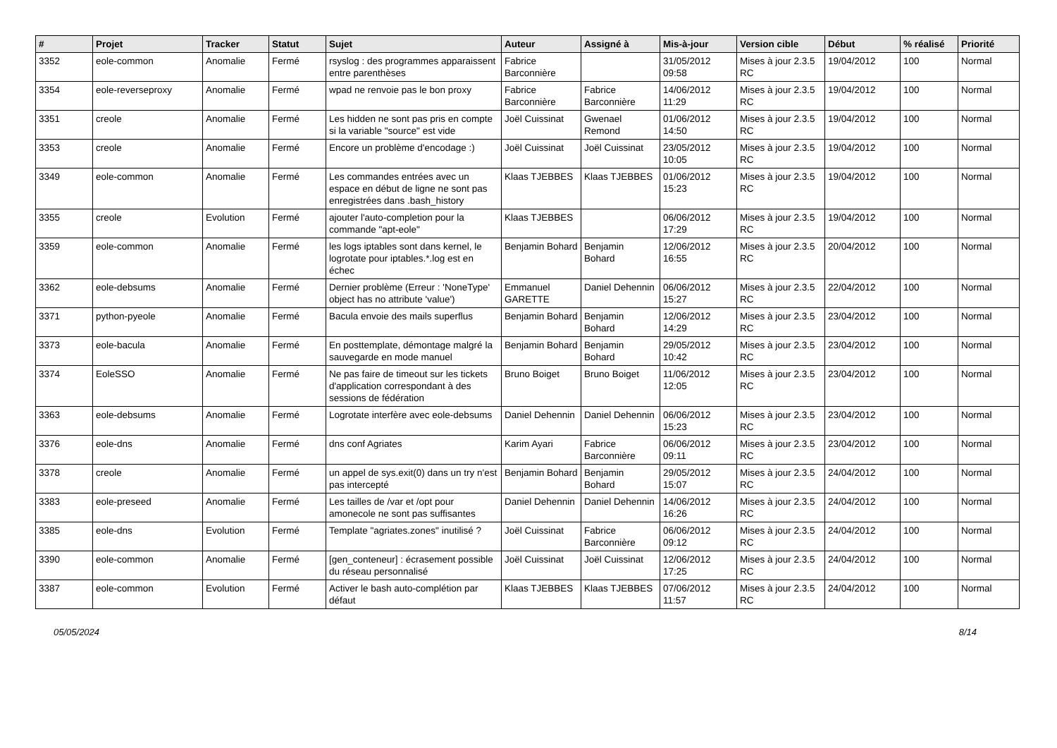| # | Projet | Tracker | Statut | Sujet | Auteur | Assigné à | Mis-à-jour | Version cible | Début | % réalisé | Priorité |
| --- | --- | --- | --- | --- | --- | --- | --- | --- | --- | --- | --- |
| 3352 | eole-common | Anomalie | Fermé | rsyslog : des programmes apparaissent entre parenthèses | Fabrice Barconnière | | 31/05/2012 09:58 | Mises à jour 2.3.5 RC | 19/04/2012 | 100 | Normal |
| 3354 | eole-reverseproxy | Anomalie | Fermé | wpad ne renvoie pas le bon proxy | Fabrice Barconnière | Fabrice Barconnière | 14/06/2012 11:29 | Mises à jour 2.3.5 RC | 19/04/2012 | 100 | Normal |
| 3351 | creole | Anomalie | Fermé | Les hidden ne sont pas pris en compte si la variable "source" est vide | Joël Cuissinat | Gwenael Remond | 01/06/2012 14:50 | Mises à jour 2.3.5 RC | 19/04/2012 | 100 | Normal |
| 3353 | creole | Anomalie | Fermé | Encore un problème d'encodage :) | Joël Cuissinat | Joël Cuissinat | 23/05/2012 10:05 | Mises à jour 2.3.5 RC | 19/04/2012 | 100 | Normal |
| 3349 | eole-common | Anomalie | Fermé | Les commandes entrées avec un espace en début de ligne ne sont pas enregistrées dans .bash_history | Klaas TJEBBES | Klaas TJEBBES | 01/06/2012 15:23 | Mises à jour 2.3.5 RC | 19/04/2012 | 100 | Normal |
| 3355 | creole | Evolution | Fermé | ajouter l'auto-completion pour la commande "apt-eole" | Klaas TJEBBES | | 06/06/2012 17:29 | Mises à jour 2.3.5 RC | 19/04/2012 | 100 | Normal |
| 3359 | eole-common | Anomalie | Fermé | les logs iptables sont dans kernel, le logrotate pour iptables.*.log est en échec | Benjamin Bohard | Benjamin Bohard | 12/06/2012 16:55 | Mises à jour 2.3.5 RC | 20/04/2012 | 100 | Normal |
| 3362 | eole-debsums | Anomalie | Fermé | Dernier problème (Erreur : 'NoneType' object has no attribute 'value') | Emmanuel GARETTE | Daniel Dehennin | 06/06/2012 15:27 | Mises à jour 2.3.5 RC | 22/04/2012 | 100 | Normal |
| 3371 | python-pyeole | Anomalie | Fermé | Bacula envoie des mails superflus | Benjamin Bohard | Benjamin Bohard | 12/06/2012 14:29 | Mises à jour 2.3.5 RC | 23/04/2012 | 100 | Normal |
| 3373 | eole-bacula | Anomalie | Fermé | En posttemplate, démontage malgré la sauvegarde en mode manuel | Benjamin Bohard | Benjamin Bohard | 29/05/2012 10:42 | Mises à jour 2.3.5 RC | 23/04/2012 | 100 | Normal |
| 3374 | EoleSSO | Anomalie | Fermé | Ne pas faire de timeout sur les tickets d'application correspondant à des sessions de fédération | Bruno Boiget | Bruno Boiget | 11/06/2012 12:05 | Mises à jour 2.3.5 RC | 23/04/2012 | 100 | Normal |
| 3363 | eole-debsums | Anomalie | Fermé | Logrotate interfère avec eole-debsums | Daniel Dehennin | Daniel Dehennin | 06/06/2012 15:23 | Mises à jour 2.3.5 RC | 23/04/2012 | 100 | Normal |
| 3376 | eole-dns | Anomalie | Fermé | dns conf Agriates | Karim Ayari | Fabrice Barconnière | 06/06/2012 09:11 | Mises à jour 2.3.5 RC | 23/04/2012 | 100 | Normal |
| 3378 | creole | Anomalie | Fermé | un appel de sys.exit(0) dans un try n'est pas intercepté | Benjamin Bohard | Benjamin Bohard | 29/05/2012 15:07 | Mises à jour 2.3.5 RC | 24/04/2012 | 100 | Normal |
| 3383 | eole-preseed | Anomalie | Fermé | Les tailles de /var et /opt pour amonecole ne sont pas suffisantes | Daniel Dehennin | Daniel Dehennin | 14/06/2012 16:26 | Mises à jour 2.3.5 RC | 24/04/2012 | 100 | Normal |
| 3385 | eole-dns | Evolution | Fermé | Template "agriates.zones" inutilisé ? | Joël Cuissinat | Fabrice Barconnière | 06/06/2012 09:12 | Mises à jour 2.3.5 RC | 24/04/2012 | 100 | Normal |
| 3390 | eole-common | Anomalie | Fermé | [gen_conteneur] : écrasement possible du réseau personnalisé | Joël Cuissinat | Joël Cuissinat | 12/06/2012 17:25 | Mises à jour 2.3.5 RC | 24/04/2012 | 100 | Normal |
| 3387 | eole-common | Evolution | Fermé | Activer le bash auto-complétion par défaut | Klaas TJEBBES | Klaas TJEBBES | 07/06/2012 11:57 | Mises à jour 2.3.5 RC | 24/04/2012 | 100 | Normal |
05/05/2024 8/14